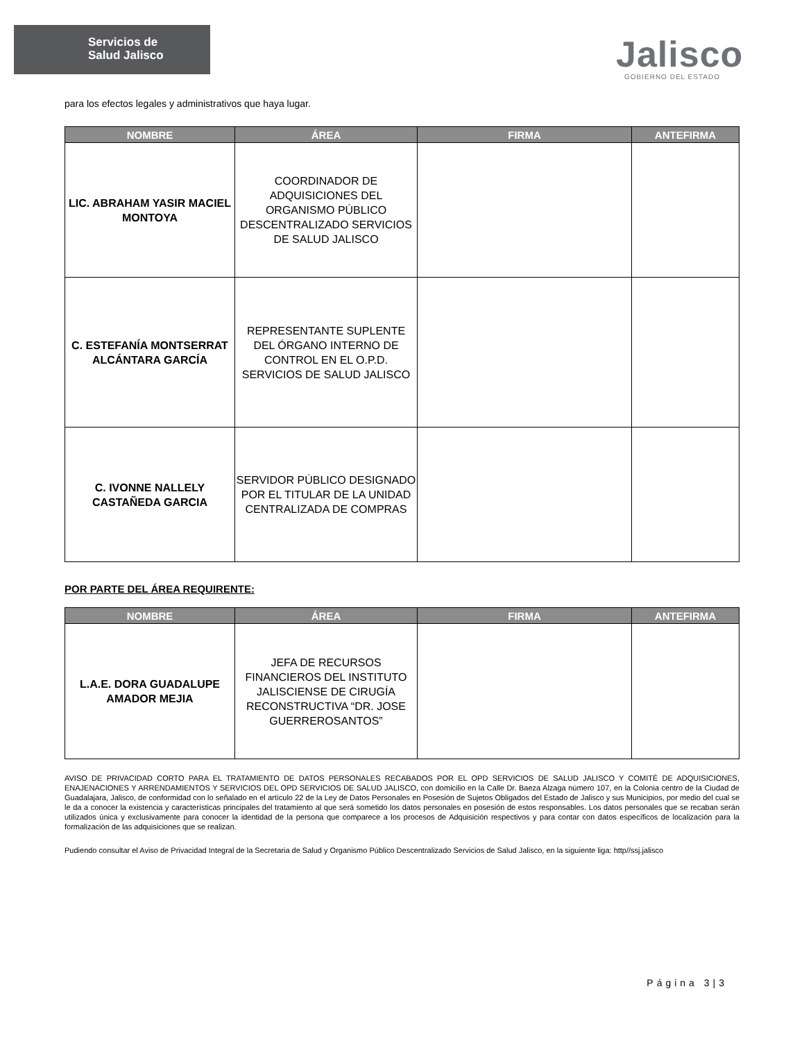Servicios de
Salud Jalisco
Jalisco
GOBIERNO DEL ESTADO
para los efectos legales y administrativos que haya lugar.
| NOMBRE | ÁREA | FIRMA | ANTEFIRMA |
| --- | --- | --- | --- |
| LIC. ABRAHAM YASIR MACIEL MONTOYA | COORDINADOR DE ADQUISICIONES DEL ORGANISMO PÚBLICO DESCENTRALIZADO SERVICIOS DE SALUD JALISCO | | |
| C. ESTEFANÍA MONTSERRAT ALCÁNTARA GARCÍA | REPRESENTANTE SUPLENTE DEL ÓRGANO INTERNO DE CONTROL EN EL O.P.D. SERVICIOS DE SALUD JALISCO | | |
| C. IVONNE NALLELY CASTAÑEDA GARCIA | SERVIDOR PÚBLICO DESIGNADO POR EL TITULAR DE LA UNIDAD CENTRALIZADA DE COMPRAS | | |
POR PARTE DEL ÁREA REQUIRENTE:
| NOMBRE | ÁREA | FIRMA | ANTEFIRMA |
| --- | --- | --- | --- |
| L.A.E. DORA GUADALUPE AMADOR MEJIA | JEFA DE RECURSOS FINANCIEROS DEL INSTITUTO JALISCIENSE DE CIRUGÍA RECONSTRUCTIVA “DR. JOSE GUERREROSANTOS” | | |
AVISO DE PRIVACIDAD CORTO PARA EL TRATAMIENTO DE DATOS PERSONALES RECABADOS POR EL OPD SERVICIOS DE SALUD JALISCO Y COMITÉ DE ADQUISICIONES, ENAJENACIONES Y ARRENDAMIENTOS Y SERVICIOS DEL OPD SERVICIOS DE SALUD JALISCO, con domicilio en la Calle Dr. Baeza Alzaga número 107, en la Colonia centro de la Ciudad de Guadalajara, Jalisco, de conformidad con lo señalado en el artículo 22 de la Ley de Datos Personales en Posesión de Sujetos Obligados del Estado de Jalisco y sus Municipios, por medio del cual se le da a conocer la existencia y características principales del tratamiento al que será sometido los datos personales en posesión de estos responsables. Los datos personales que se recaban serán utilizados única y exclusivamente para conocer la identidad de la persona que comparece a los procesos de Adquisición respectivos y para contar con datos específicos de localización para la formalización de las adquisiciones que se realizan.
Pudiendo consultar el Aviso de Privacidad Integral de la Secretaria de Salud y Organismo Público Descentralizado Servicios de Salud Jalisco, en la siguiente liga: http//ssj.jalisco
Página 3|3